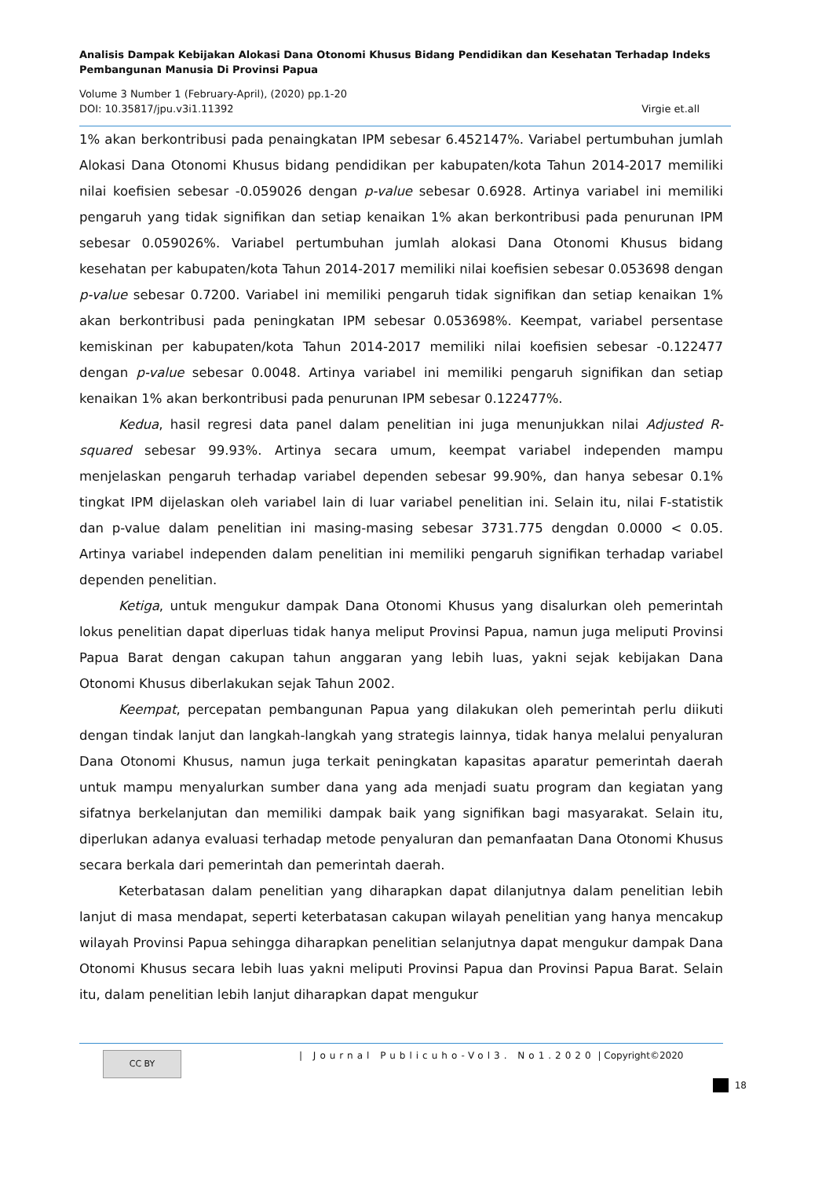Analisis Dampak Kebijakan Alokasi Dana Otonomi Khusus Bidang Pendidikan dan Kesehatan Terhadap Indeks Pembangunan Manusia Di Provinsi Papua
Volume 3 Number 1 (February-April), (2020) pp.1-20
DOI: 10.35817/jpu.v3i1.11392 Virgie et.all
1% akan berkontribusi pada penaingkatan IPM sebesar 6.452147%. Variabel pertumbuhan jumlah Alokasi Dana Otonomi Khusus bidang pendidikan per kabupaten/kota Tahun 2014-2017 memiliki nilai koefisien sebesar -0.059026 dengan p-value sebesar 0.6928. Artinya variabel ini memiliki pengaruh yang tidak signifikan dan setiap kenaikan 1% akan berkontribusi pada penurunan IPM sebesar 0.059026%. Variabel pertumbuhan jumlah alokasi Dana Otonomi Khusus bidang kesehatan per kabupaten/kota Tahun 2014-2017 memiliki nilai koefisien sebesar 0.053698 dengan p-value sebesar 0.7200. Variabel ini memiliki pengaruh tidak signifikan dan setiap kenaikan 1% akan berkontribusi pada peningkatan IPM sebesar 0.053698%. Keempat, variabel persentase kemiskinan per kabupaten/kota Tahun 2014-2017 memiliki nilai koefisien sebesar -0.122477 dengan p-value sebesar 0.0048. Artinya variabel ini memiliki pengaruh signifikan dan setiap kenaikan 1% akan berkontribusi pada penurunan IPM sebesar 0.122477%.
Kedua, hasil regresi data panel dalam penelitian ini juga menunjukkan nilai Adjusted R-squared sebesar 99.93%. Artinya secara umum, keempat variabel independen mampu menjelaskan pengaruh terhadap variabel dependen sebesar 99.90%, dan hanya sebesar 0.1% tingkat IPM dijelaskan oleh variabel lain di luar variabel penelitian ini. Selain itu, nilai F-statistik dan p-value dalam penelitian ini masing-masing sebesar 3731.775 dengdan 0.0000 < 0.05. Artinya variabel independen dalam penelitian ini memiliki pengaruh signifikan terhadap variabel dependen penelitian.
Ketiga, untuk mengukur dampak Dana Otonomi Khusus yang disalurkan oleh pemerintah lokus penelitian dapat diperluas tidak hanya meliput Provinsi Papua, namun juga meliputi Provinsi Papua Barat dengan cakupan tahun anggaran yang lebih luas, yakni sejak kebijakan Dana Otonomi Khusus diberlakukan sejak Tahun 2002.
Keempat, percepatan pembangunan Papua yang dilakukan oleh pemerintah perlu diikuti dengan tindak lanjut dan langkah-langkah yang strategis lainnya, tidak hanya melalui penyaluran Dana Otonomi Khusus, namun juga terkait peningkatan kapasitas aparatur pemerintah daerah untuk mampu menyalurkan sumber dana yang ada menjadi suatu program dan kegiatan yang sifatnya berkelanjutan dan memiliki dampak baik yang signifikan bagi masyarakat. Selain itu, diperlukan adanya evaluasi terhadap metode penyaluran dan pemanfaatan Dana Otonomi Khusus secara berkala dari pemerintah dan pemerintah daerah.
Keterbatasan dalam penelitian yang diharapkan dapat dilanjutnya dalam penelitian lebih lanjut di masa mendapat, seperti keterbatasan cakupan wilayah penelitian yang hanya mencakup wilayah Provinsi Papua sehingga diharapkan penelitian selanjutnya dapat mengukur dampak Dana Otonomi Khusus secara lebih luas yakni meliputi Provinsi Papua dan Provinsi Papua Barat. Selain itu, dalam penelitian lebih lanjut diharapkan dapat mengukur
CC BY
| Journal Publicuho-Vol3. No1.2020 | Copyright©2020
18